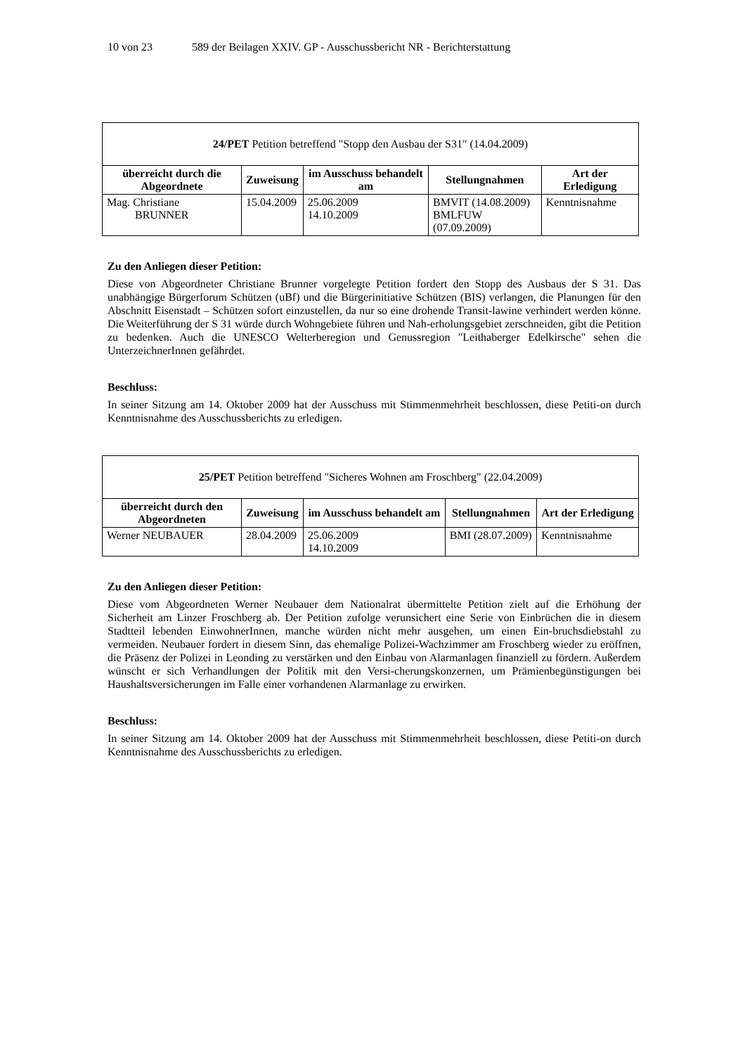10 von 23 589 der Beilagen XXIV. GP - Ausschussbericht NR - Berichterstattung
| 24/PET Petition betreffend "Stopp den Ausbau der S31" (14.04.2009) | | | | |
| überreicht durch die Abgeordnete | Zuweisung | im Ausschuss behandelt am | Stellungnahmen | Art der Erledigung |
| Mag. Christiane BRUNNER | 15.04.2009 | 25.06.2009 14.10.2009 | BMVIT (14.08.2009) BMLFUW (07.09.2009) | Kenntnisnahme |
Zu den Anliegen dieser Petition:
Diese von Abgeordneter Christiane Brunner vorgelegte Petition fordert den Stopp des Ausbaus der S 31. Das unabhängige Bürgerforum Schützen (uBf) und die Bürgerinitiative Schützen (BIS) verlangen, die Planungen für den Abschnitt Eisenstadt – Schützen sofort einzustellen, da nur so eine drohende Transit-lawine verhindert werden könne. Die Weiterführung der S 31 würde durch Wohngebiete führen und Nah-erholungsgebiet zerschneiden, gibt die Petition zu bedenken. Auch die UNESCO Welterberegion und Genussregion "Leithaberger Edelkirsche" sehen die UnterzeichnerInnen gefährdet.
Beschluss:
In seiner Sitzung am 14. Oktober 2009 hat der Ausschuss mit Stimmenmehrheit beschlossen, diese Petiti-on durch Kenntnisnahme des Ausschussberichts zu erledigen.
| 25/PET Petition betreffend "Sicheres Wohnen am Froschberg" (22.04.2009) | | | | |
| überreicht durch den Abgeordneten | Zuweisung | im Ausschuss behandelt am | Stellungnahmen | Art der Erledigung |
| Werner NEUBAUER | 28.04.2009 | 25.06.2009 14.10.2009 | BMI (28.07.2009) | Kenntnisnahme |
Zu den Anliegen dieser Petition:
Diese vom Abgeordneten Werner Neubauer dem Nationalrat übermittelte Petition zielt auf die Erhöhung der Sicherheit am Linzer Froschberg ab. Der Petition zufolge verunsichert eine Serie von Einbrüchen die in diesem Stadtteil lebenden EinwohnerInnen, manche würden nicht mehr ausgehen, um einen Ein-bruchsdiebstahl zu vermeiden. Neubauer fordert in diesem Sinn, das ehemalige Polizei-Wachzimmer am Froschberg wieder zu eröffnen, die Präsenz der Polizei in Leonding zu verstärken und den Einbau von Alarmanlagen finanziell zu fördern. Außerdem wünscht er sich Verhandlungen der Politik mit den Versi-cherungskonzernen, um Prämienbegünstigungen bei Haushaltsversicherungen im Falle einer vorhandenen Alarmanlage zu erwirken.
Beschluss:
In seiner Sitzung am 14. Oktober 2009 hat der Ausschuss mit Stimmenmehrheit beschlossen, diese Petiti-on durch Kenntnisnahme des Ausschussberichts zu erledigen.